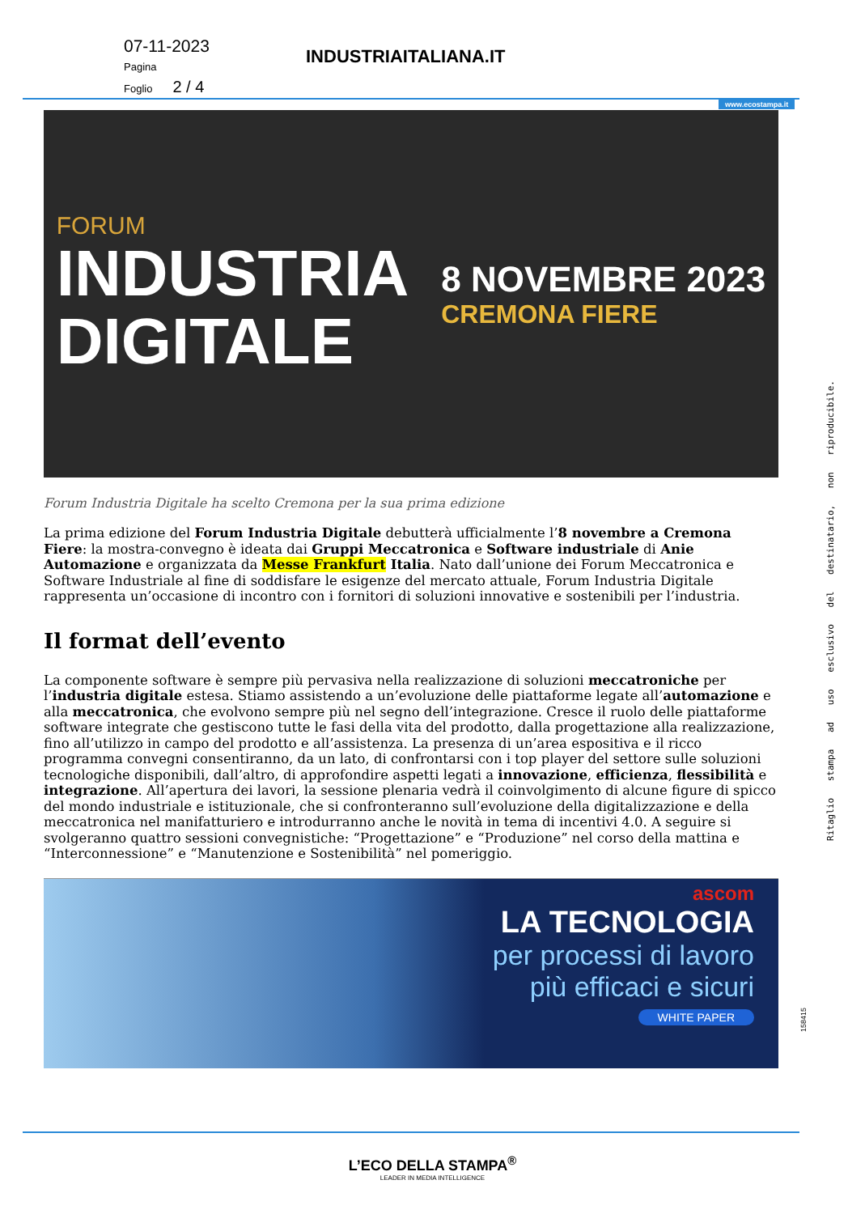07-11-2023
Pagina
Foglio 2 / 4
INDUSTRIAITALIANA.IT
www.ecostampa.it
FORUM
INDUSTRIA
DIGITALE
8 NOVEMBRE 2023
CREMONA FIERE
Forum Industria Digitale ha scelto Cremona per la sua prima edizione
La prima edizione del Forum Industria Digitale debutterà ufficialmente l’8 novembre a Cremona Fiere: la mostra-convegno è ideata dai Gruppi Meccatronica e Software industriale di Anie Automazione e organizzata da Messe Frankfurt Italia. Nato dall’unione dei Forum Meccatronica e Software Industriale al fine di soddisfare le esigenze del mercato attuale, Forum Industria Digitale rappresenta un’occasione di incontro con i fornitori di soluzioni innovative e sostenibili per l’industria.
Il format dell’evento
La componente software è sempre più pervasiva nella realizzazione di soluzioni meccatroniche per l’industria digitale estesa. Stiamo assistendo a un’evoluzione delle piattaforme legate all’automazione e alla meccatronica, che evolvono sempre più nel segno dell’integrazione. Cresce il ruolo delle piattaforme software integrate che gestiscono tutte le fasi della vita del prodotto, dalla progettazione alla realizzazione, fino all’utilizzo in campo del prodotto e all’assistenza. La presenza di un’area espositiva e il ricco programma convegni consentiranno, da un lato, di confrontarsi con i top player del settore sulle soluzioni tecnologiche disponibili, dall’altro, di approfondire aspetti legati a innovazione, efficienza, flessibilità e integrazione. All’apertura dei lavori, la sessione plenaria vedrà il coinvolgimento di alcune figure di spicco del mondo industriale e istituzionale, che si confronteranno sull’evoluzione della digitalizzazione e della meccatronica nel manifatturiero e introdurranno anche le novità in tema di incentivi 4.0. A seguire si svolgeranno quattro sessioni convegnistiche: “Progettazione” e “Produzione” nel corso della mattina e “Interconnessione” e “Manutenzione e Sostenibilità” nel pomeriggio.
ascom
LA TECNOLOGIA
per processi di lavoro
più efficaci e sicuri
WHITE PAPER
Ritaglio stampa ad uso esclusivo del destinatario, non riproducibile.
158415
L’ECO DELLA STAMPA<sup>®</sup>
LEADER IN MEDIA INTELLIGENCE